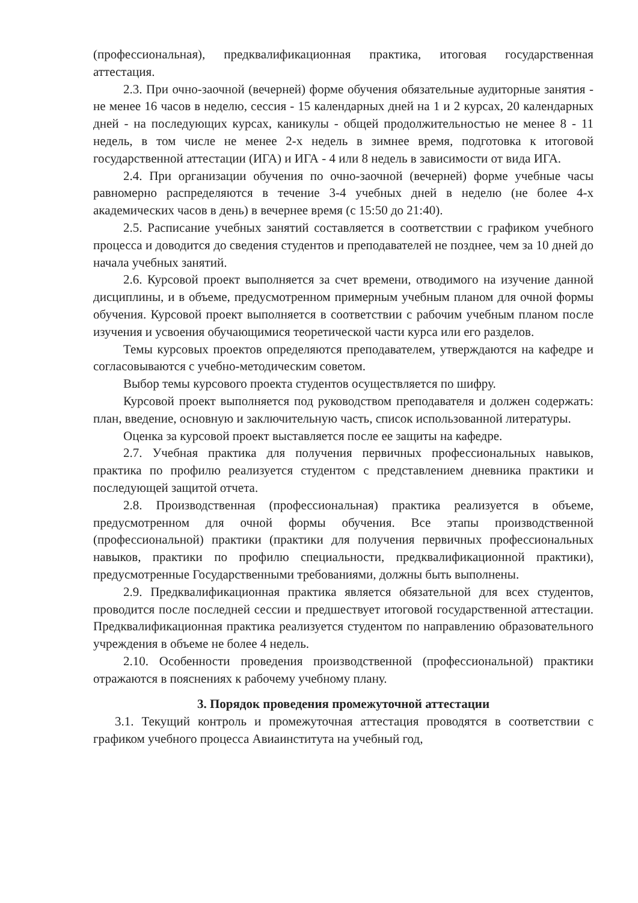(профессиональная), предквалификационная практика, итоговая государственная аттестация.
2.3. При очно-заочной (вечерней) форме обучения обязательные аудиторные занятия - не менее 16 часов в неделю, сессия - 15 календарных дней на 1 и 2 курсах, 20 календарных дней - на последующих курсах, каникулы - общей продолжительностью не менее 8 - 11 недель, в том числе не менее 2-х недель в зимнее время, подготовка к итоговой государственной аттестации (ИГА) и ИГА - 4 или 8 недель в зависимости от вида ИГА.
2.4. При организации обучения по очно-заочной (вечерней) форме учебные часы равномерно распределяются в течение 3-4 учебных дней в неделю (не более 4-х академических часов в день) в вечернее время (с 15:50 до 21:40).
2.5. Расписание учебных занятий составляется в соответствии с графиком учебного процесса и доводится до сведения студентов и преподавателей не позднее, чем за 10 дней до начала учебных занятий.
2.6. Курсовой проект выполняется за счет времени, отводимого на изучение данной дисциплины, и в объеме, предусмотренном примерным учебным планом для очной формы обучения. Курсовой проект выполняется в соответствии с рабочим учебным планом после изучения и усвоения обучающимися теоретической части курса или его разделов.
Темы курсовых проектов определяются преподавателем, утверждаются на кафедре и согласовываются с учебно-методическим советом.
Выбор темы курсового проекта студентов осуществляется по шифру.
Курсовой проект выполняется под руководством преподавателя и должен содержать: план, введение, основную и заключительную часть, список использованной литературы.
Оценка за курсовой проект выставляется после ее защиты на кафедре.
2.7. Учебная практика для получения первичных профессиональных навыков, практика по профилю реализуется студентом с представлением дневника практики и последующей защитой отчета.
2.8. Производственная (профессиональная) практика реализуется в объеме, предусмотренном для очной формы обучения. Все этапы производственной (профессиональной) практики (практики для получения первичных профессиональных навыков, практики по профилю специальности, предквалификационной практики), предусмотренные Государственными требованиями, должны быть выполнены.
2.9. Предквалификационная практика является обязательной для всех студентов, проводится после последней сессии и предшествует итоговой государственной аттестации. Предквалификационная практика реализуется студентом по направлению образовательного учреждения в объеме не более 4 недель.
2.10. Особенности проведения производственной (профессиональной) практики отражаются в пояснениях к рабочему учебному плану.
3. Порядок проведения промежуточной аттестации
3.1. Текущий контроль и промежуточная аттестация проводятся в соответствии с графиком учебного процесса Авиаинститута на учебный год,